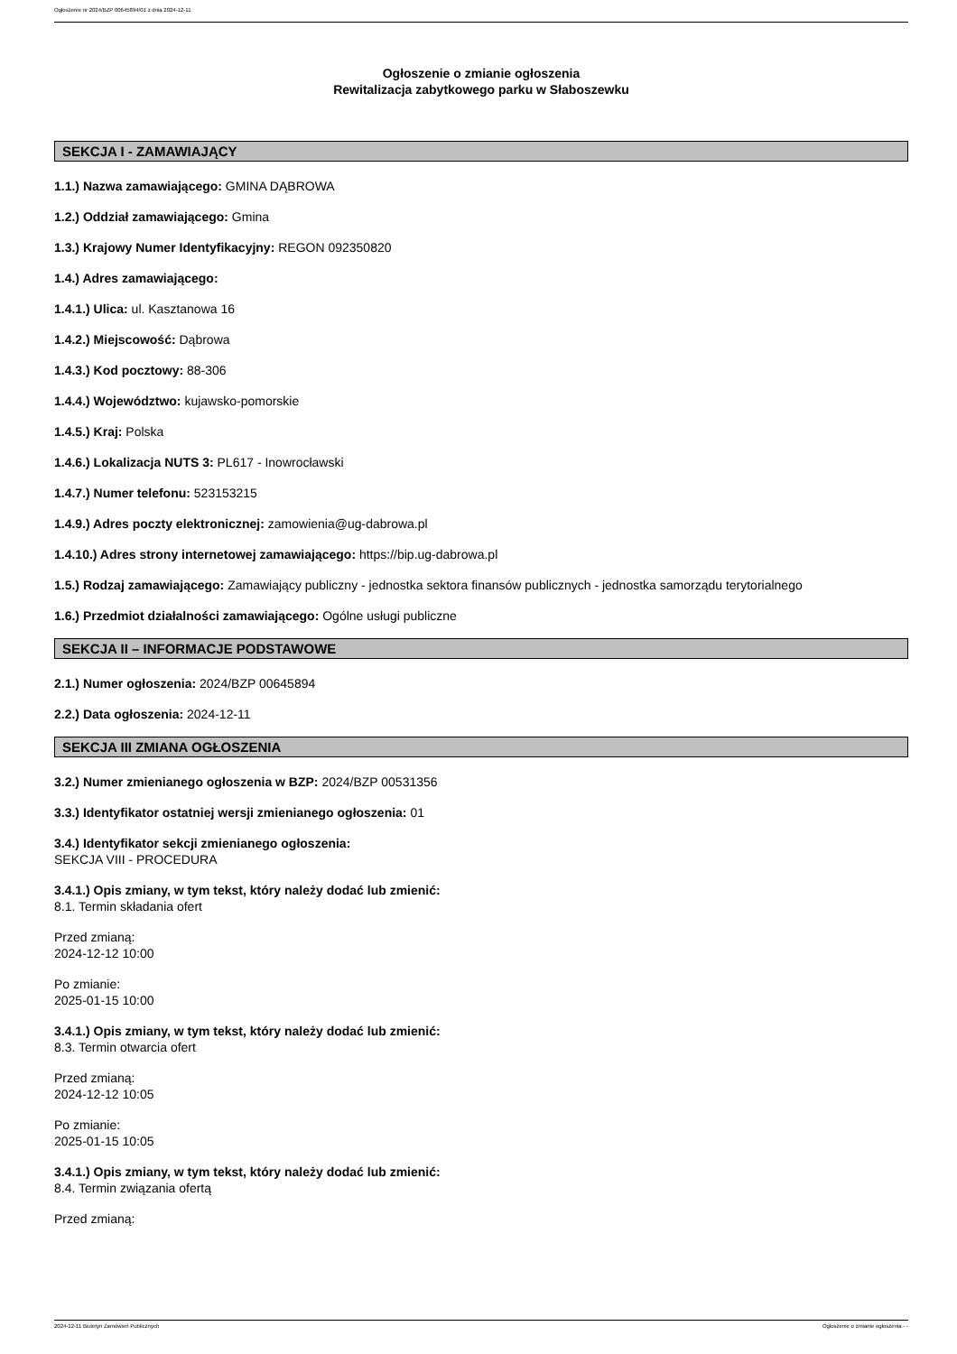Ogłoszenie nr 2024/BZP 00645894/01 z dnia 2024-12-11
Ogłoszenie o zmianie ogłoszenia
Rewitalizacja zabytkowego parku w Słaboszewku
SEKCJA I - ZAMAWIAJĄCY
1.1.) Nazwa zamawiającego: GMINA DĄBROWA
1.2.) Oddział zamawiającego: Gmina
1.3.) Krajowy Numer Identyfikacyjny: REGON 092350820
1.4.) Adres zamawiającego:
1.4.1.) Ulica: ul. Kasztanowa 16
1.4.2.) Miejscowość: Dąbrowa
1.4.3.) Kod pocztowy: 88-306
1.4.4.) Województwo: kujawsko-pomorskie
1.4.5.) Kraj: Polska
1.4.6.) Lokalizacja NUTS 3: PL617 - Inowrocławski
1.4.7.) Numer telefonu: 523153215
1.4.9.) Adres poczty elektronicznej: zamowienia@ug-dabrowa.pl
1.4.10.) Adres strony internetowej zamawiającego: https://bip.ug-dabrowa.pl
1.5.) Rodzaj zamawiającego: Zamawiający publiczny - jednostka sektora finansów publicznych - jednostka samorządu terytorialnego
1.6.) Przedmiot działalności zamawiającego: Ogólne usługi publiczne
SEKCJA II – INFORMACJE PODSTAWOWE
2.1.) Numer ogłoszenia: 2024/BZP 00645894
2.2.) Data ogłoszenia: 2024-12-11
SEKCJA III ZMIANA OGŁOSZENIA
3.2.) Numer zmienianego ogłoszenia w BZP: 2024/BZP 00531356
3.3.) Identyfikator ostatniej wersji zmienianego ogłoszenia: 01
3.4.) Identyfikator sekcji zmienianego ogłoszenia:
SEKCJA VIII - PROCEDURA
3.4.1.) Opis zmiany, w tym tekst, który należy dodać lub zmienić:
8.1. Termin składania ofert
Przed zmianą:
2024-12-12 10:00
Po zmianie:
2025-01-15 10:00
3.4.1.) Opis zmiany, w tym tekst, który należy dodać lub zmienić:
8.3. Termin otwarcia ofert
Przed zmianą:
2024-12-12 10:05
Po zmianie:
2025-01-15 10:05
3.4.1.) Opis zmiany, w tym tekst, który należy dodać lub zmienić:
8.4. Termin związania ofertą
Przed zmianą:
2024-12-11 Biuletyn Zamówień Publicznych Ogłoszenie o zmianie ogłoszenia - -